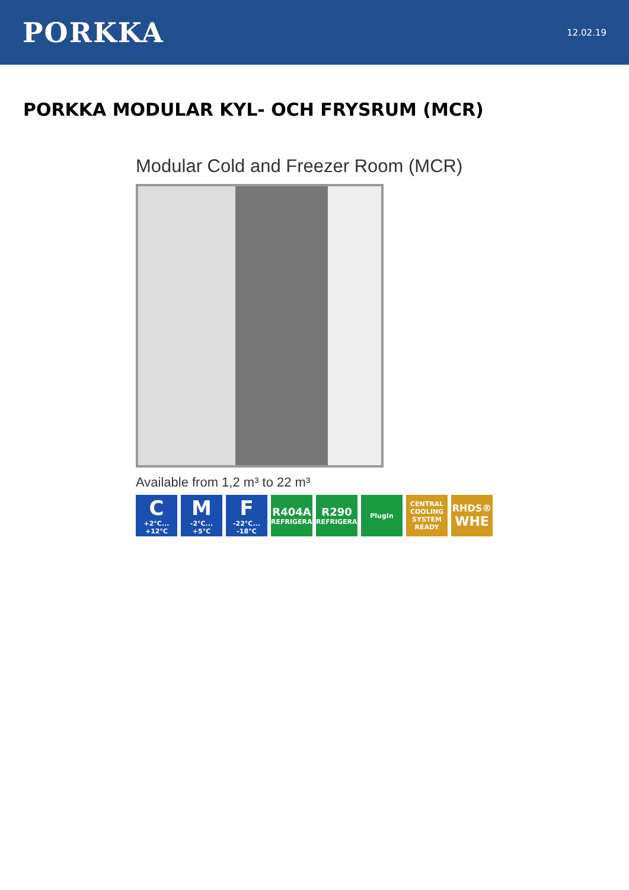PORKKA
12.02.19
PORKKA MODULAR KYL- OCH FRYSRUM (MCR)
Modular Cold and Freezer Room (MCR)
Available from 1,2 m³ to 22 m³
C
+2°C... +12°C
M
-2°C... +5°C
F
-22°C... -18°C
R404A
REFRIGERANT
R290
REFRIGERANT
PlugIn CENTRAL COOLING SYSTEM READY
RHDS®
WHE